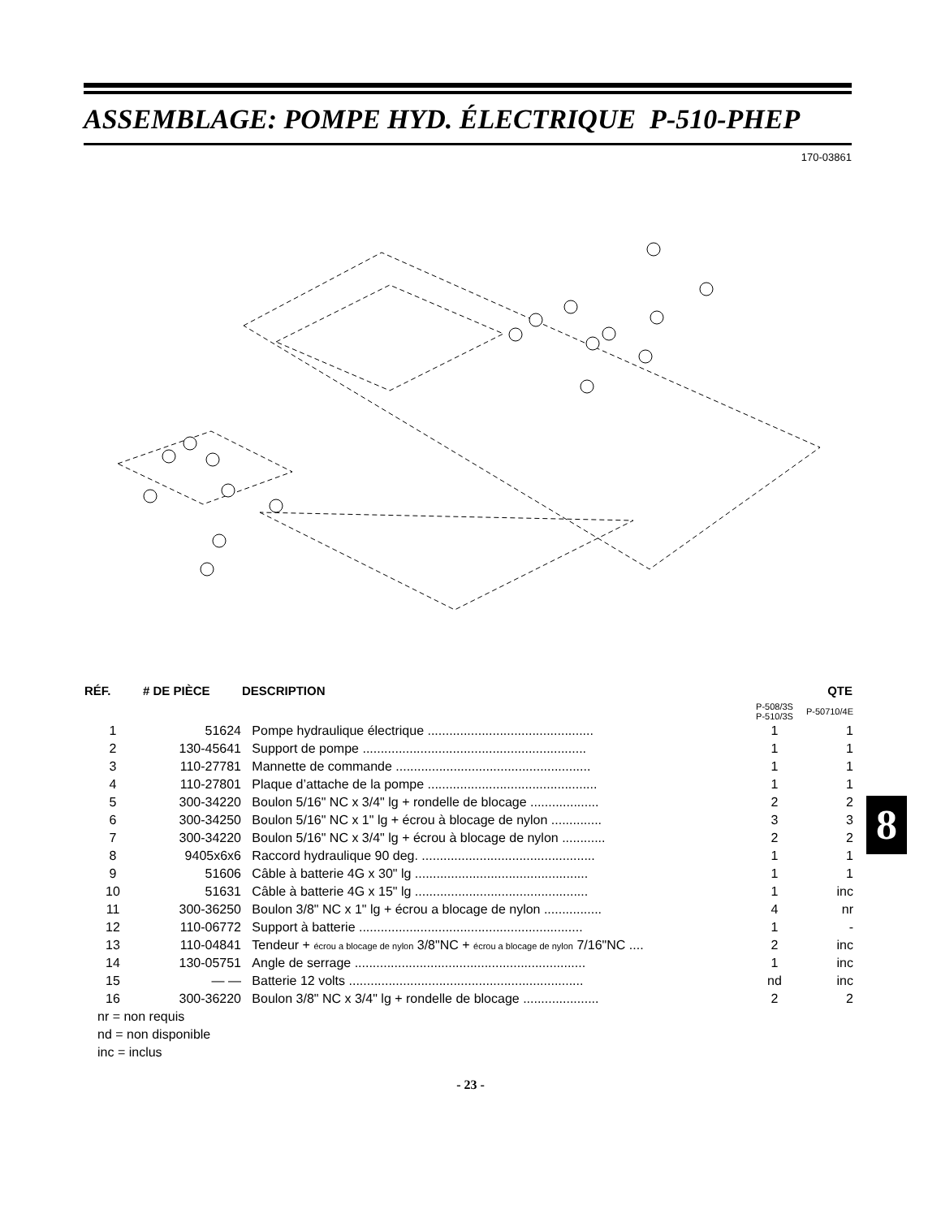ASSEMBLAGE: POMPE HYD. ÉLECTRIQUE P-510-PHEP
170-03861
| RÉF. | # DE PIÈCE | DESCRIPTION | | QTE |
| --- | --- | --- | --- | --- |
| | | | P-508/3S P-510/3S | P-50710/4E |
| 1 | 51624 | Pompe hydraulique électrique .............................................. | 1 | 1 |
| 2 | 130-45641 | Support de pompe .............................................................. | 1 | 1 |
| 3 | 110-27781 | Mannette de commande ...................................................... | 1 | 1 |
| 4 | 110-27801 | Plaque d’attache de la pompe ............................................... | 1 | 1 |
| 5 | 300-34220 | Boulon 5/16" NC x 3/4" lg + rondelle de blocage ................... | 2 | 2 |
| 6 | 300-34250 | Boulon 5/16" NC x 1" lg + écrou à blocage de nylon .............. | 3 | 3 |
| 7 | 300-34220 | Boulon 5/16" NC x 3/4" lg + écrou à blocage de nylon ............ | 2 | 2 |
| 8 | 9405x6x6 | Raccord hydraulique 90 deg. ................................................ | 1 | 1 |
| 9 | 51606 | Câble à batterie 4G x 30" lg ................................................ | 1 | 1 |
| 10 | 51631 | Câble à batterie 4G x 15" lg ................................................ | 1 | inc |
| 11 | 300-36250 | Boulon 3/8" NC x 1" lg + écrou a blocage de nylon ................ | 4 | nr |
| 12 | 110-06772 | Support à batterie .............................................................. | 1 | - |
| 13 | 110-04841 | Tendeur + écrou a blocage de nylon 3/8"NC + écrou a blocage de nylon 7/16"NC .... | 2 | inc |
| 14 | 130-05751 | Angle de serrage ................................................................ | 1 | inc |
| 15 | — — | Batterie 12 volts ................................................................. | nd | inc |
| 16 | 300-36220 | Boulon 3/8" NC x 3/4" lg + rondelle de blocage ..................... | 2 | 2 |
nr = non requis
nd = non disponible
inc = inclus
- 23 -
8